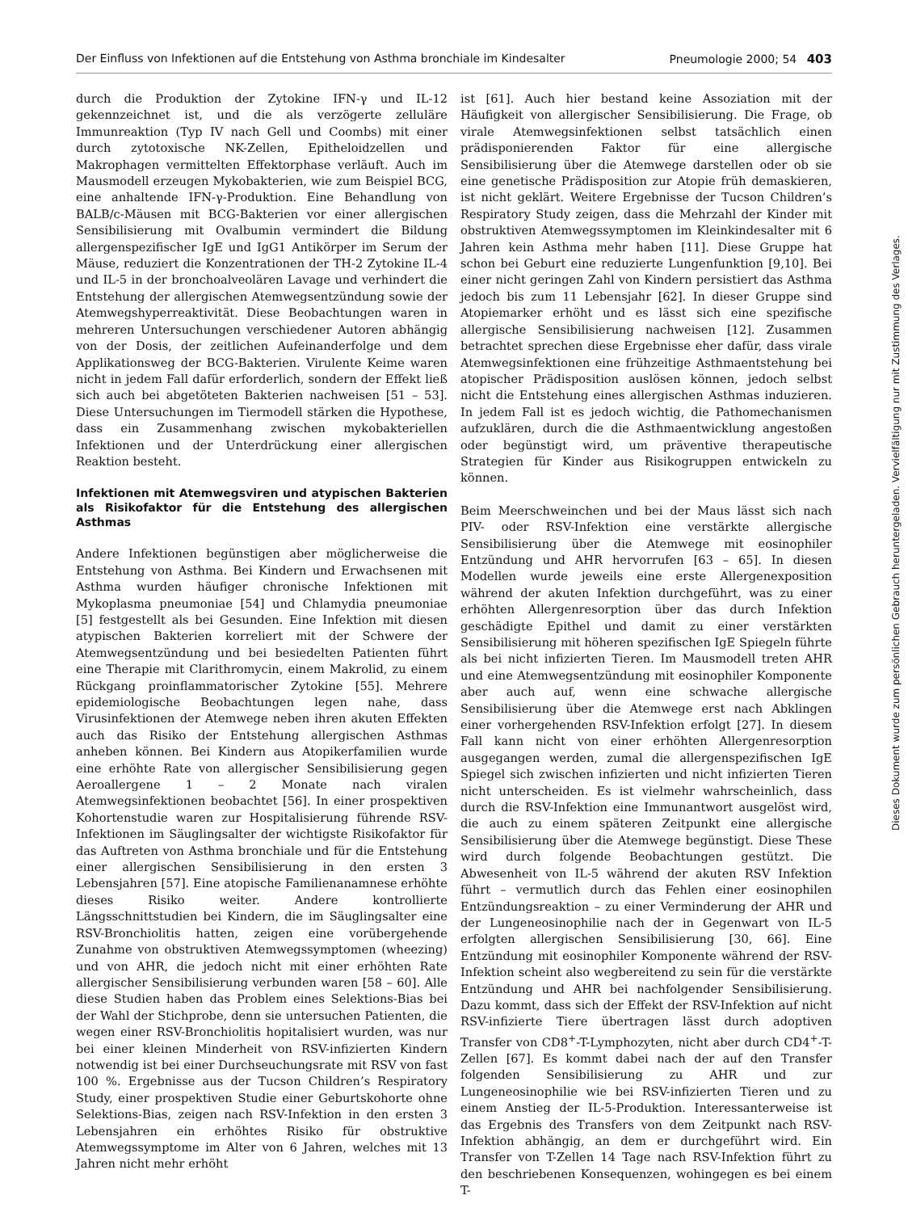Der Einfluss von Infektionen auf die Entstehung von Asthma bronchiale im Kindesalter Pneumologie 2000; 54 403
durch die Produktion der Zytokine IFN-γ und IL-12 gekennzeichnet ist, und die als verzögerte zelluläre Immunreaktion (Typ IV nach Gell und Coombs) mit einer durch zytotoxische NK-Zellen, Epitheloidzellen und Makrophagen vermittelten Effektorphase verläuft. Auch im Mausmodell erzeugen Mykobakterien, wie zum Beispiel BCG, eine anhaltende IFN-γ-Produktion. Eine Behandlung von BALB/c-Mäusen mit BCG-Bakterien vor einer allergischen Sensibilisierung mit Ovalbumin vermindert die Bildung allergenspezifischer IgE und IgG1 Antikörper im Serum der Mäuse, reduziert die Konzentrationen der TH-2 Zytokine IL-4 und IL-5 in der bronchoalveolären Lavage und verhindert die Entstehung der allergischen Atemwegsentzündung sowie der Atemwegshyperreaktivität. Diese Beobachtungen waren in mehreren Untersuchungen verschiedener Autoren abhängig von der Dosis, der zeitlichen Aufeinanderfolge und dem Applikationsweg der BCG-Bakterien. Virulente Keime waren nicht in jedem Fall dafür erforderlich, sondern der Effekt ließ sich auch bei abgetöteten Bakterien nachweisen [51 – 53]. Diese Untersuchungen im Tiermodell stärken die Hypothese, dass ein Zusammenhang zwischen mykobakteriellen Infektionen und der Unterdrückung einer allergischen Reaktion besteht.
Infektionen mit Atemwegsviren und atypischen Bakterien als Risikofaktor für die Entstehung des allergischen Asthmas
Andere Infektionen begünstigen aber möglicherweise die Entstehung von Asthma. Bei Kindern und Erwachsenen mit Asthma wurden häufiger chronische Infektionen mit Mykoplasma pneumoniae [54] und Chlamydia pneumoniae [5] festgestellt als bei Gesunden. Eine Infektion mit diesen atypischen Bakterien korreliert mit der Schwere der Atemwegsentzündung und bei besiedelten Patienten führt eine Therapie mit Clarithromycin, einem Makrolid, zu einem Rückgang proinflammatorischer Zytokine [55]. Mehrere epidemiologische Beobachtungen legen nahe, dass Virusinfektionen der Atemwege neben ihren akuten Effekten auch das Risiko der Entstehung allergischen Asthmas anheben können. Bei Kindern aus Atopikerfamilien wurde eine erhöhte Rate von allergischer Sensibilisierung gegen Aeroallergene 1 – 2 Monate nach viralen Atemwegsinfektionen beobachtet [56]. In einer prospektiven Kohortenstudie waren zur Hospitalisierung führende RSV-Infektionen im Säuglingsalter der wichtigste Risikofaktor für das Auftreten von Asthma bronchiale und für die Entstehung einer allergischen Sensibilisierung in den ersten 3 Lebensjahren [57]. Eine atopische Familienanamnese erhöhte dieses Risiko weiter. Andere kontrollierte Längsschnittstudien bei Kindern, die im Säuglingsalter eine RSV-Bronchiolitis hatten, zeigen eine vorübergehende Zunahme von obstruktiven Atemwegssymptomen (wheezing) und von AHR, die jedoch nicht mit einer erhöhten Rate allergischer Sensibilisierung verbunden waren [58 – 60]. Alle diese Studien haben das Problem eines Selektions-Bias bei der Wahl der Stichprobe, denn sie untersuchen Patienten, die wegen einer RSV-Bronchiolitis hopitalisiert wurden, was nur bei einer kleinen Minderheit von RSV-infizierten Kindern notwendig ist bei einer Durchseuchungsrate mit RSV von fast 100 %. Ergebnisse aus der Tucson Children’s Respiratory Study, einer prospektiven Studie einer Geburtskohorte ohne Selektions-Bias, zeigen nach RSV-Infektion in den ersten 3 Lebensjahren ein erhöhtes Risiko für obstruktive Atemwegssymptome im Alter von 6 Jahren, welches mit 13 Jahren nicht mehr erhöht
ist [61]. Auch hier bestand keine Assoziation mit der Häufigkeit von allergischer Sensibilisierung. Die Frage, ob virale Atemwegsinfektionen selbst tatsächlich einen prädisponierenden Faktor für eine allergische Sensibilisierung über die Atemwege darstellen oder ob sie eine genetische Prädisposition zur Atopie früh demaskieren, ist nicht geklärt. Weitere Ergebnisse der Tucson Children’s Respiratory Study zeigen, dass die Mehrzahl der Kinder mit obstruktiven Atemwegssymptomen im Kleinkindesalter mit 6 Jahren kein Asthma mehr haben [11]. Diese Gruppe hat schon bei Geburt eine reduzierte Lungenfunktion [9,10]. Bei einer nicht geringen Zahl von Kindern persistiert das Asthma jedoch bis zum 11 Lebensjahr [62]. In dieser Gruppe sind Atopiemarker erhöht und es lässt sich eine spezifische allergische Sensibilisierung nachweisen [12]. Zusammen betrachtet sprechen diese Ergebnisse eher dafür, dass virale Atemwegsinfektionen eine frühzeitige Asthmaentstehung bei atopischer Prädisposition auslösen können, jedoch selbst nicht die Entstehung eines allergischen Asthmas induzieren. In jedem Fall ist es jedoch wichtig, die Pathomechanismen aufzuklären, durch die die Asthmaentwicklung angestoßen oder begünstigt wird, um präventive therapeutische Strategien für Kinder aus Risikogruppen entwickeln zu können.
Beim Meerschweinchen und bei der Maus lässt sich nach PIV- oder RSV-Infektion eine verstärkte allergische Sensibilisierung über die Atemwege mit eosinophiler Entzündung und AHR hervorrufen [63 – 65]. In diesen Modellen wurde jeweils eine erste Allergenexposition während der akuten Infektion durchgeführt, was zu einer erhöhten Allergenresorption über das durch Infektion geschädigte Epithel und damit zu einer verstärkten Sensibilisierung mit höheren spezifischen IgE Spiegeln führte als bei nicht infizierten Tieren. Im Mausmodell treten AHR und eine Atemwegsentzündung mit eosinophiler Komponente aber auch auf, wenn eine schwache allergische Sensibilisierung über die Atemwege erst nach Abklingen einer vorhergehenden RSV-Infektion erfolgt [27]. In diesem Fall kann nicht von einer erhöhten Allergenresorption ausgegangen werden, zumal die allergenspezifischen IgE Spiegel sich zwischen infizierten und nicht infizierten Tieren nicht unterscheiden. Es ist vielmehr wahrscheinlich, dass durch die RSV-Infektion eine Immunantwort ausgelöst wird, die auch zu einem späteren Zeitpunkt eine allergische Sensibilisierung über die Atemwege begünstigt. Diese These wird durch folgende Beobachtungen gestützt. Die Abwesenheit von IL-5 während der akuten RSV Infektion führt – vermutlich durch das Fehlen einer eosinophilen Entzündungsreaktion – zu einer Verminderung der AHR und der Lungeneosinophilie nach der in Gegenwart von IL-5 erfolgten allergischen Sensibilisierung [30, 66]. Eine Entzündung mit eosinophiler Komponente während der RSV-Infektion scheint also wegbereitend zu sein für die verstärkte Entzündung und AHR bei nachfolgender Sensibilisierung. Dazu kommt, dass sich der Effekt der RSV-Infektion auf nicht RSV-infizierte Tiere übertragen lässt durch adoptiven Transfer von CD8<sup>+</sup>-T-Lymphozyten, nicht aber durch CD4<sup>+</sup>-T-Zellen [67]. Es kommt dabei nach der auf den Transfer folgenden Sensibilisierung zu AHR und zur Lungeneosinophilie wie bei RSV-infizierten Tieren und zu einem Anstieg der IL-5-Produktion. Interessanterweise ist das Ergebnis des Transfers von dem Zeitpunkt nach RSV-Infektion abhängig, an dem er durchgeführt wird. Ein Transfer von T-Zellen 14 Tage nach RSV-Infektion führt zu den beschriebenen Konsequenzen, wohingegen es bei einem T-
Dieses Dokument wurde zum persönlichen Gebrauch heruntergeladen. Vervielfältigung nur mit Zustimmung des Verlages.